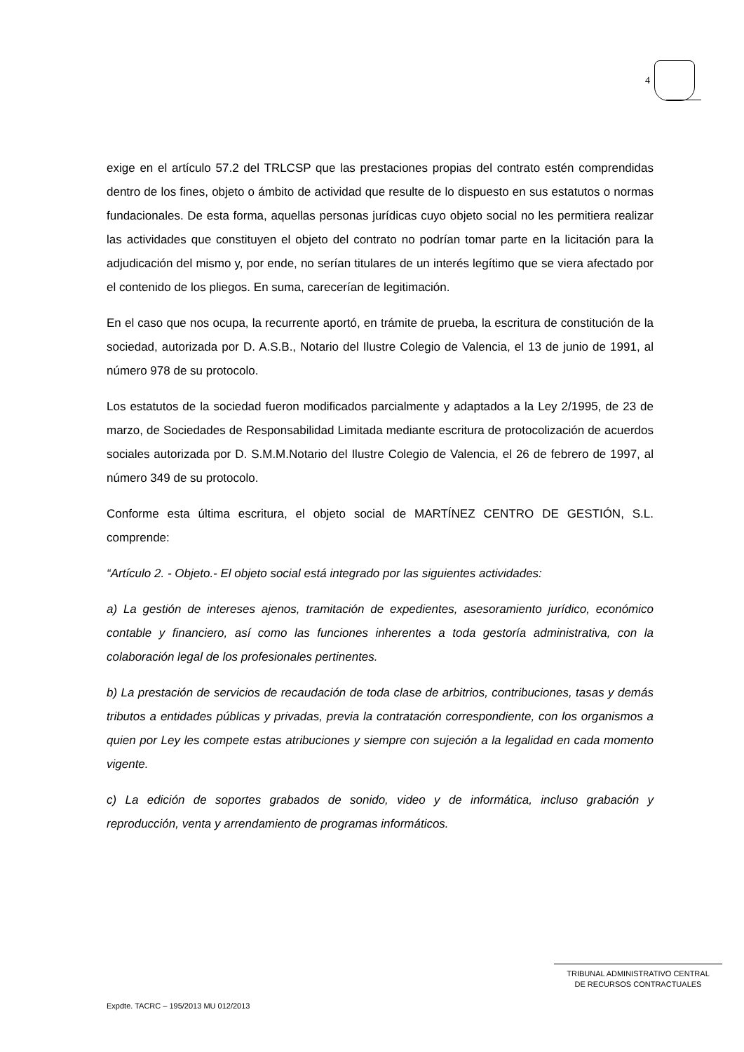4
exige en el artículo 57.2 del TRLCSP que las prestaciones propias del contrato estén comprendidas dentro de los fines, objeto o ámbito de actividad que resulte de lo dispuesto en sus estatutos o normas fundacionales. De esta forma, aquellas personas jurídicas cuyo objeto social no les permitiera realizar las actividades que constituyen el objeto del contrato no podrían tomar parte en la licitación para la adjudicación del mismo y, por ende, no serían titulares de un interés legítimo que se viera afectado por el contenido de los pliegos. En suma, carecerían de legitimación.
En el caso que nos ocupa, la recurrente aportó, en trámite de prueba, la escritura de constitución de la sociedad, autorizada por D. A.S.B., Notario del Ilustre Colegio de Valencia, el 13 de junio de 1991, al número 978 de su protocolo.
Los estatutos de la sociedad fueron modificados parcialmente y adaptados a la Ley 2/1995, de 23 de marzo, de Sociedades de Responsabilidad Limitada mediante escritura de protocolización de acuerdos sociales autorizada por D. S.M.M.Notario del Ilustre Colegio de Valencia, el 26 de febrero de 1997, al número 349 de su protocolo.
Conforme esta última escritura, el objeto social de MARTÍNEZ CENTRO DE GESTIÓN, S.L. comprende:
“Artículo 2. - Objeto.- El objeto social está integrado por las siguientes actividades:
a) La gestión de intereses ajenos, tramitación de expedientes, asesoramiento jurídico, económico contable y financiero, así como las funciones inherentes a toda gestoría administrativa, con la colaboración legal de los profesionales pertinentes.
b) La prestación de servicios de recaudación de toda clase de arbitrios, contribuciones, tasas y demás tributos a entidades públicas y privadas, previa la contratación correspondiente, con los organismos a quien por Ley les compete estas atribuciones y siempre con sujeción a la legalidad en cada momento vigente.
c) La edición de soportes grabados de sonido, video y de informática, incluso grabación y reproducción, venta y arrendamiento de programas informáticos.
TRIBUNAL ADMINISTRATIVO CENTRAL
DE RECURSOS CONTRACTUALES
Expdte. TACRC – 195/2013 MU 012/2013